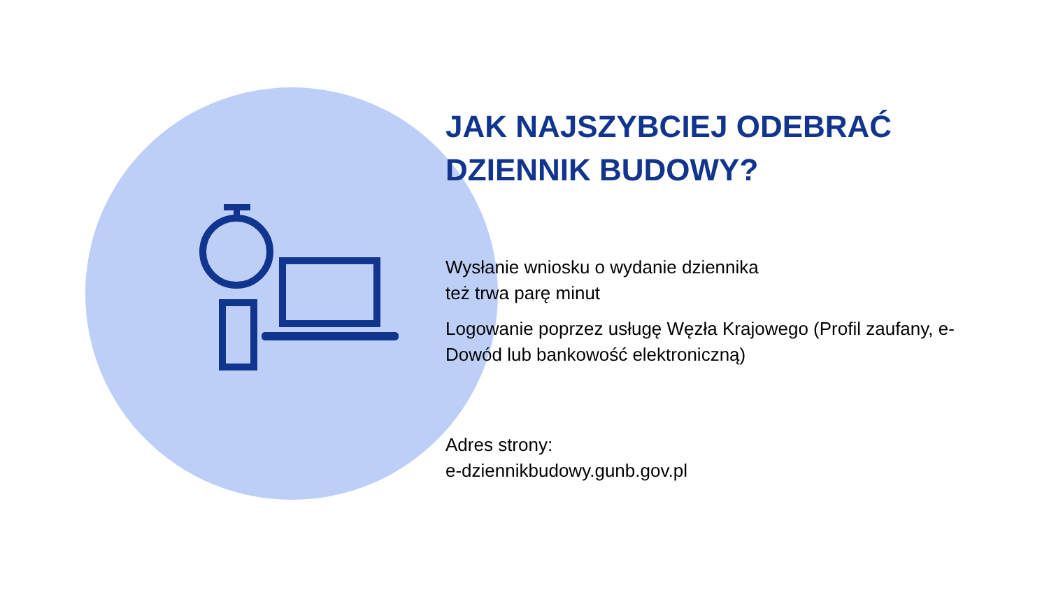JAK NAJSZYBCIEJ ODEBRAĆ
DZIENNIK BUDOWY?
Wysłanie wniosku o wydanie dziennika
też trwa parę minut
Logowanie poprzez usługę Węzła Krajowego (Profil zaufany, e-Dowód lub bankowość elektroniczną)
Adres strony:
e-dziennikbudowy.gunb.gov.pl